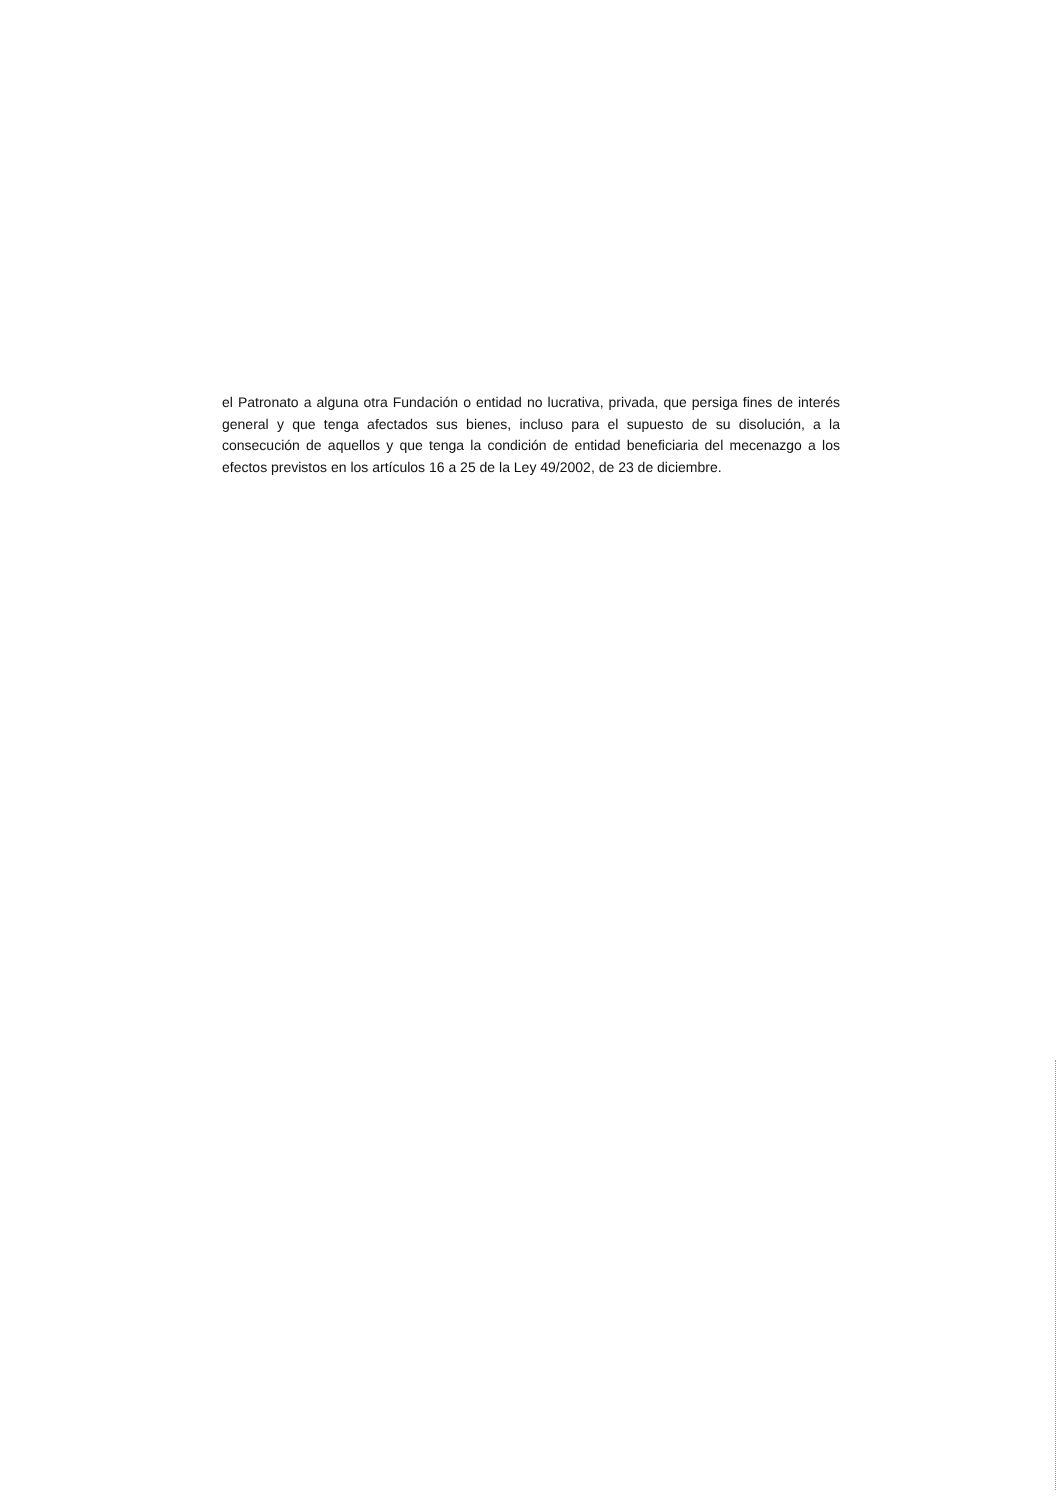el Patronato a alguna otra Fundación o entidad no lucrativa, privada, que persiga fines de interés general y que tenga afectados sus bienes, incluso para el supuesto de su disolución, a la consecución de aquellos y que tenga la condición de entidad beneficiaria del mecenazgo a los efectos previstos en los artículos 16 a 25 de la Ley 49/2002, de 23 de diciembre.